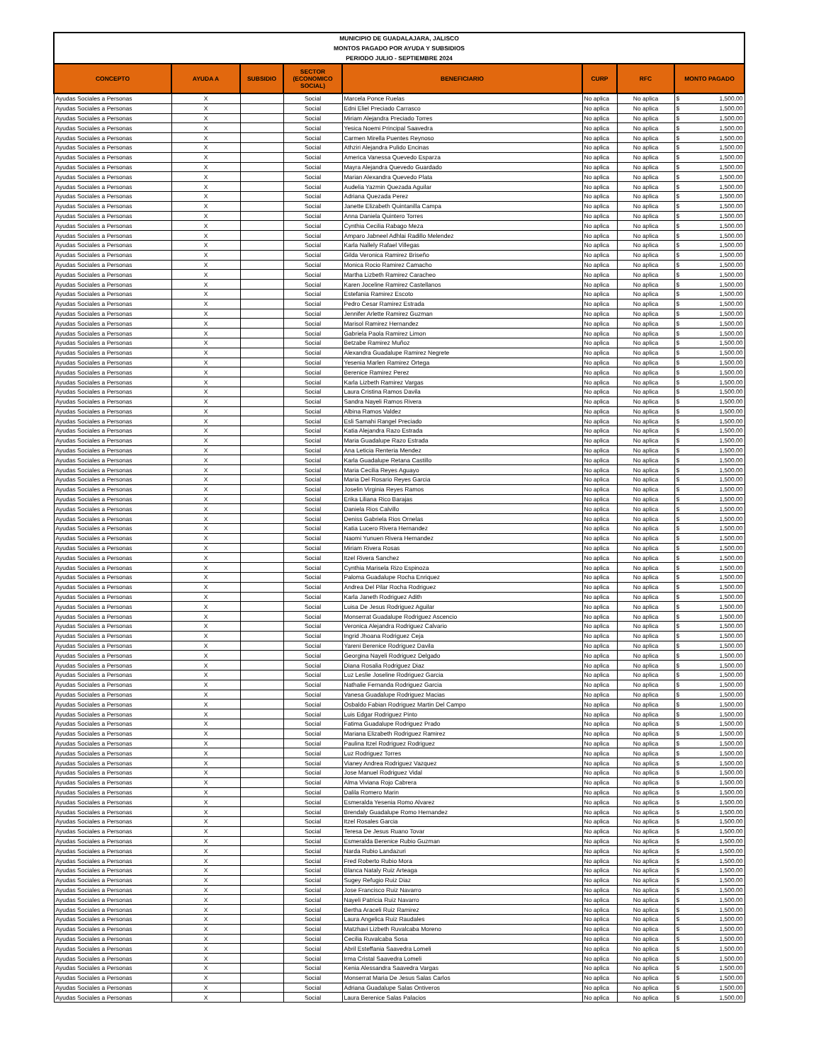| MUNICIPIO DE GUADALAJARA, JALISCO MONTOS PAGADO POR AYUDA Y SUBSIDIOS PERIODO JULIO - SEPTIEMBRE 2024 | | | | | | | |
| CONCEPTO | AYUDA A | SUBSIDIO | SECTOR (ECONOMICO SOCIAL) | BENEFICIARIO | CURP | RFC | MONTO PAGADO |
| Ayudas Sociales a Personas | X | | Social | Marcela Ponce Ruelas | No aplica | No aplica | $ 1,500.00 |
| Ayudas Sociales a Personas | X | | Social | Edni Eliel Preciado Carrasco | No aplica | No aplica | $ 1,500.00 |
| Ayudas Sociales a Personas | X | | Social | Miriam Alejandra Preciado Torres | No aplica | No aplica | $ 1,500.00 |
| Ayudas Sociales a Personas | X | | Social | Yesica Noemi Principal Saavedra | No aplica | No aplica | $ 1,500.00 |
| Ayudas Sociales a Personas | X | | Social | Carmen Mirella Puentes Reynoso | No aplica | No aplica | $ 1,500.00 |
| Ayudas Sociales a Personas | X | | Social | Athziri Alejandra Pulido Encinas | No aplica | No aplica | $ 1,500.00 |
| Ayudas Sociales a Personas | X | | Social | America Vanessa Quevedo Esparza | No aplica | No aplica | $ 1,500.00 |
| Ayudas Sociales a Personas | X | | Social | Mayra Alejandra Quevedo Guardado | No aplica | No aplica | $ 1,500.00 |
| Ayudas Sociales a Personas | X | | Social | Marian Alexandra Quevedo Plata | No aplica | No aplica | $ 1,500.00 |
| Ayudas Sociales a Personas | X | | Social | Audelia Yazmin Quezada Aguilar | No aplica | No aplica | $ 1,500.00 |
| Ayudas Sociales a Personas | X | | Social | Adriana Quezada Perez | No aplica | No aplica | $ 1,500.00 |
| Ayudas Sociales a Personas | X | | Social | Janette Elizabeth Quintanilla Campa | No aplica | No aplica | $ 1,500.00 |
| Ayudas Sociales a Personas | X | | Social | Anna Daniela Quintero Torres | No aplica | No aplica | $ 1,500.00 |
| Ayudas Sociales a Personas | X | | Social | Cynthia Cecilia Rabago Meza | No aplica | No aplica | $ 1,500.00 |
| Ayudas Sociales a Personas | X | | Social | Amparo Jabneel Adhlai Radillo Melendez | No aplica | No aplica | $ 1,500.00 |
| Ayudas Sociales a Personas | X | | Social | Karla Nallely Rafael Villegas | No aplica | No aplica | $ 1,500.00 |
| Ayudas Sociales a Personas | X | | Social | Gilda Veronica Ramirez Briseño | No aplica | No aplica | $ 1,500.00 |
| Ayudas Sociales a Personas | X | | Social | Monica Rocio Ramirez Camacho | No aplica | No aplica | $ 1,500.00 |
| Ayudas Sociales a Personas | X | | Social | Martha Lizbeth Ramirez Caracheo | No aplica | No aplica | $ 1,500.00 |
| Ayudas Sociales a Personas | X | | Social | Karen Joceline Ramirez Castellanos | No aplica | No aplica | $ 1,500.00 |
| Ayudas Sociales a Personas | X | | Social | Estefania Ramirez Escoto | No aplica | No aplica | $ 1,500.00 |
| Ayudas Sociales a Personas | X | | Social | Pedro Cesar Ramirez Estrada | No aplica | No aplica | $ 1,500.00 |
| Ayudas Sociales a Personas | X | | Social | Jennifer Arlette Ramirez Guzman | No aplica | No aplica | $ 1,500.00 |
| Ayudas Sociales a Personas | X | | Social | Marisol Ramirez Hernandez | No aplica | No aplica | $ 1,500.00 |
| Ayudas Sociales a Personas | X | | Social | Gabriela Paola Ramirez Limon | No aplica | No aplica | $ 1,500.00 |
| Ayudas Sociales a Personas | X | | Social | Betzabe Ramirez Muñoz | No aplica | No aplica | $ 1,500.00 |
| Ayudas Sociales a Personas | X | | Social | Alexandra Guadalupe Ramirez Negrete | No aplica | No aplica | $ 1,500.00 |
| Ayudas Sociales a Personas | X | | Social | Yesenia Marlen Ramirez Ortega | No aplica | No aplica | $ 1,500.00 |
| Ayudas Sociales a Personas | X | | Social | Berenice Ramirez Perez | No aplica | No aplica | $ 1,500.00 |
| Ayudas Sociales a Personas | X | | Social | Karla Lizbeth Ramirez Vargas | No aplica | No aplica | $ 1,500.00 |
| Ayudas Sociales a Personas | X | | Social | Laura Cristina Ramos Davila | No aplica | No aplica | $ 1,500.00 |
| Ayudas Sociales a Personas | X | | Social | Sandra Nayeli Ramos Rivera | No aplica | No aplica | $ 1,500.00 |
| Ayudas Sociales a Personas | X | | Social | Albina Ramos Valdez | No aplica | No aplica | $ 1,500.00 |
| Ayudas Sociales a Personas | X | | Social | Esli Samahi Rangel Preciado | No aplica | No aplica | $ 1,500.00 |
| Ayudas Sociales a Personas | X | | Social | Katia Alejandra Razo Estrada | No aplica | No aplica | $ 1,500.00 |
| Ayudas Sociales a Personas | X | | Social | Maria Guadalupe Razo Estrada | No aplica | No aplica | $ 1,500.00 |
| Ayudas Sociales a Personas | X | | Social | Ana Leticia Renteria Mendez | No aplica | No aplica | $ 1,500.00 |
| Ayudas Sociales a Personas | X | | Social | Karla Guadalupe Retana Castillo | No aplica | No aplica | $ 1,500.00 |
| Ayudas Sociales a Personas | X | | Social | Maria Cecilia Reyes Aguayo | No aplica | No aplica | $ 1,500.00 |
| Ayudas Sociales a Personas | X | | Social | Maria Del Rosario Reyes Garcia | No aplica | No aplica | $ 1,500.00 |
| Ayudas Sociales a Personas | X | | Social | Joselin Virginia Reyes Ramos | No aplica | No aplica | $ 1,500.00 |
| Ayudas Sociales a Personas | X | | Social | Erika Liliana Rico Barajas | No aplica | No aplica | $ 1,500.00 |
| Ayudas Sociales a Personas | X | | Social | Daniela Rios Calvillo | No aplica | No aplica | $ 1,500.00 |
| Ayudas Sociales a Personas | X | | Social | Deniss Gabriela Rios Ornelas | No aplica | No aplica | $ 1,500.00 |
| Ayudas Sociales a Personas | X | | Social | Katia Lucero Rivera Hernandez | No aplica | No aplica | $ 1,500.00 |
| Ayudas Sociales a Personas | X | | Social | Naomi Yunuen Rivera Hernandez | No aplica | No aplica | $ 1,500.00 |
| Ayudas Sociales a Personas | X | | Social | Miriam Rivera Rosas | No aplica | No aplica | $ 1,500.00 |
| Ayudas Sociales a Personas | X | | Social | Itzel Rivera Sanchez | No aplica | No aplica | $ 1,500.00 |
| Ayudas Sociales a Personas | X | | Social | Cynthia Marisela Rizo Espinoza | No aplica | No aplica | $ 1,500.00 |
| Ayudas Sociales a Personas | X | | Social | Paloma Guadalupe Rocha Enriquez | No aplica | No aplica | $ 1,500.00 |
| Ayudas Sociales a Personas | X | | Social | Andrea Del Pilar Rocha Rodriguez | No aplica | No aplica | $ 1,500.00 |
| Ayudas Sociales a Personas | X | | Social | Karla Janeth Rodriguez Adith | No aplica | No aplica | $ 1,500.00 |
| Ayudas Sociales a Personas | X | | Social | Luisa De Jesus Rodriguez Aguilar | No aplica | No aplica | $ 1,500.00 |
| Ayudas Sociales a Personas | X | | Social | Monserrat Guadalupe Rodriguez Ascencio | No aplica | No aplica | $ 1,500.00 |
| Ayudas Sociales a Personas | X | | Social | Veronica Alejandra Rodriguez Calvario | No aplica | No aplica | $ 1,500.00 |
| Ayudas Sociales a Personas | X | | Social | Ingrid Jhoana Rodriguez Ceja | No aplica | No aplica | $ 1,500.00 |
| Ayudas Sociales a Personas | X | | Social | Yareni Berenice Rodriguez Davila | No aplica | No aplica | $ 1,500.00 |
| Ayudas Sociales a Personas | X | | Social | Georgina Nayeli Rodriguez Delgado | No aplica | No aplica | $ 1,500.00 |
| Ayudas Sociales a Personas | X | | Social | Diana Rosalia Rodriguez Diaz | No aplica | No aplica | $ 1,500.00 |
| Ayudas Sociales a Personas | X | | Social | Luz Leslie Joseline Rodriguez Garcia | No aplica | No aplica | $ 1,500.00 |
| Ayudas Sociales a Personas | X | | Social | Nathalie Fernanda Rodriguez Garcia | No aplica | No aplica | $ 1,500.00 |
| Ayudas Sociales a Personas | X | | Social | Vanesa Guadalupe Rodriguez Macias | No aplica | No aplica | $ 1,500.00 |
| Ayudas Sociales a Personas | X | | Social | Osbaldo Fabian Rodriguez Martin Del Campo | No aplica | No aplica | $ 1,500.00 |
| Ayudas Sociales a Personas | X | | Social | Luis Edgar Rodriguez Pinto | No aplica | No aplica | $ 1,500.00 |
| Ayudas Sociales a Personas | X | | Social | Fatima Guadalupe Rodriguez Prado | No aplica | No aplica | $ 1,500.00 |
| Ayudas Sociales a Personas | X | | Social | Mariana Elizabeth Rodriguez Ramirez | No aplica | No aplica | $ 1,500.00 |
| Ayudas Sociales a Personas | X | | Social | Paulina Itzel Rodriguez Rodriguez | No aplica | No aplica | $ 1,500.00 |
| Ayudas Sociales a Personas | X | | Social | Luz Rodriguez Torres | No aplica | No aplica | $ 1,500.00 |
| Ayudas Sociales a Personas | X | | Social | Vianey Andrea Rodriguez Vazquez | No aplica | No aplica | $ 1,500.00 |
| Ayudas Sociales a Personas | X | | Social | Jose Manuel Rodriguez Vidal | No aplica | No aplica | $ 1,500.00 |
| Ayudas Sociales a Personas | X | | Social | Alma Viviana Rojo Cabrera | No aplica | No aplica | $ 1,500.00 |
| Ayudas Sociales a Personas | X | | Social | Dalila Romero Marin | No aplica | No aplica | $ 1,500.00 |
| Ayudas Sociales a Personas | X | | Social | Esmeralda Yesenia Romo Alvarez | No aplica | No aplica | $ 1,500.00 |
| Ayudas Sociales a Personas | X | | Social | Brendaly Guadalupe Romo Hernandez | No aplica | No aplica | $ 1,500.00 |
| Ayudas Sociales a Personas | X | | Social | Itzel Rosales Garcia | No aplica | No aplica | $ 1,500.00 |
| Ayudas Sociales a Personas | X | | Social | Teresa De Jesus Ruano Tovar | No aplica | No aplica | $ 1,500.00 |
| Ayudas Sociales a Personas | X | | Social | Esmeralda Berenice Rubio Guzman | No aplica | No aplica | $ 1,500.00 |
| Ayudas Sociales a Personas | X | | Social | Narda Rubio Landazuri | No aplica | No aplica | $ 1,500.00 |
| Ayudas Sociales a Personas | X | | Social | Fred Roberto Rubio Mora | No aplica | No aplica | $ 1,500.00 |
| Ayudas Sociales a Personas | X | | Social | Blanca Nataly Ruiz Arteaga | No aplica | No aplica | $ 1,500.00 |
| Ayudas Sociales a Personas | X | | Social | Sugey Refugio Ruiz Diaz | No aplica | No aplica | $ 1,500.00 |
| Ayudas Sociales a Personas | X | | Social | Jose Francisco Ruiz Navarro | No aplica | No aplica | $ 1,500.00 |
| Ayudas Sociales a Personas | X | | Social | Nayeli Patricia Ruiz Navarro | No aplica | No aplica | $ 1,500.00 |
| Ayudas Sociales a Personas | X | | Social | Bertha Araceli Ruiz Ramirez | No aplica | No aplica | $ 1,500.00 |
| Ayudas Sociales a Personas | X | | Social | Laura Angelica Ruiz Raudales | No aplica | No aplica | $ 1,500.00 |
| Ayudas Sociales a Personas | X | | Social | Matzhavi Lizbeth Ruvalcaba Moreno | No aplica | No aplica | $ 1,500.00 |
| Ayudas Sociales a Personas | X | | Social | Cecilia Ruvalcaba Sosa | No aplica | No aplica | $ 1,500.00 |
| Ayudas Sociales a Personas | X | | Social | Abril Esteffania Saavedra Lomeli | No aplica | No aplica | $ 1,500.00 |
| Ayudas Sociales a Personas | X | | Social | Irma Cristal Saavedra Lomeli | No aplica | No aplica | $ 1,500.00 |
| Ayudas Sociales a Personas | X | | Social | Kenia Alessandra Saavedra Vargas | No aplica | No aplica | $ 1,500.00 |
| Ayudas Sociales a Personas | X | | Social | Monserrat Maria De Jesus Salas Carlos | No aplica | No aplica | $ 1,500.00 |
| Ayudas Sociales a Personas | X | | Social | Adriana Guadalupe Salas Ontiveros | No aplica | No aplica | $ 1,500.00 |
| Ayudas Sociales a Personas | X | | Social | Laura Berenice Salas Palacios | No aplica | No aplica | $ 1,500.00 |